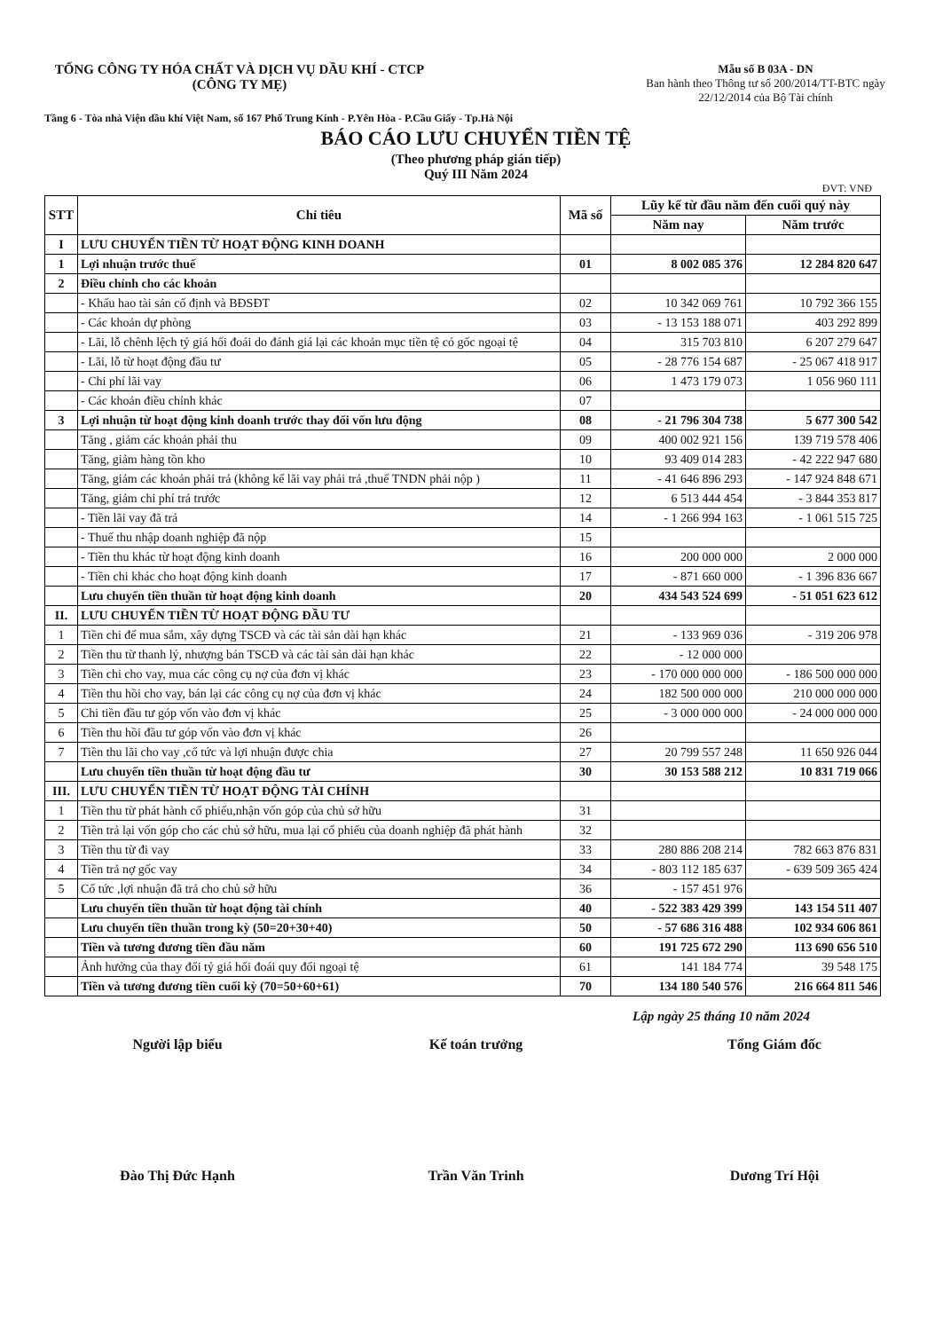TỔNG CÔNG TY HÓA CHẤT VÀ DỊCH VỤ DẦU KHÍ - CTCP
(CÔNG TY MẸ)
Mẫu số B 03A - DN
Ban hành theo Thông tư số 200/2014/TT-BTC ngày 22/12/2014 của Bộ Tài chính
Tầng 6 - Tòa nhà Viện dầu khí Việt Nam, số 167 Phố Trung Kính - P.Yên Hòa - P.Cầu Giấy - Tp.Hà Nội
BÁO CÁO LƯU CHUYỂN TIỀN TỆ
(Theo phương pháp gián tiếp)
Quý III Năm 2024
ĐVT: VNĐ
| STT | Chỉ tiêu | Mã số | Lũy kế từ đầu năm đến cuối quý này | |
| --- | --- | --- | --- | --- |
| | | | Năm nay | Năm trước |
| I | LƯU CHUYỂN TIỀN TỪ HOẠT ĐỘNG KINH DOANH | | | |
| 1 | Lợi nhuận trước thuế | 01 | 8 002 085 376 | 12 284 820 647 |
| 2 | Điều chỉnh cho các khoản | | | |
| | - Khấu hao tài sản cố định và BĐSĐT | 02 | 10 342 069 761 | 10 792 366 155 |
| | - Các khoản dự phòng | 03 | - 13 153 188 071 | 403 292 899 |
| | - Lãi, lỗ chênh lệch tỷ giá hối đoái do đánh giá lại các khoản mục tiền tệ có gốc ngoại tệ | 04 | 315 703 810 | 6 207 279 647 |
| | - Lãi, lỗ từ hoạt động đầu tư | 05 | - 28 776 154 687 | - 25 067 418 917 |
| | - Chi phí lãi vay | 06 | 1 473 179 073 | 1 056 960 111 |
| | - Các khoản điều chỉnh khác | 07 | | |
| 3 | Lợi nhuận từ hoạt động kinh doanh trước thay đổi vốn lưu động | 08 | - 21 796 304 738 | 5 677 300 542 |
| | Tăng , giảm các khoản phải thu | 09 | 400 002 921 156 | 139 719 578 406 |
| | Tăng, giảm hàng tồn kho | 10 | 93 409 014 283 | - 42 222 947 680 |
| | Tăng, giảm các khoản phải trả (không kể lãi vay phải trả ,thuế TNDN phải nộp ) | 11 | - 41 646 896 293 | - 147 924 848 671 |
| | Tăng, giảm chi phí trả trước | 12 | 6 513 444 454 | - 3 844 353 817 |
| | - Tiền lãi vay đã trả | 14 | - 1 266 994 163 | - 1 061 515 725 |
| | - Thuế thu nhập doanh nghiệp đã nộp | 15 | | |
| | - Tiền thu khác từ hoạt động kinh doanh | 16 | 200 000 000 | 2 000 000 |
| | - Tiền chi khác cho hoạt động kinh doanh | 17 | - 871 660 000 | - 1 396 836 667 |
| | Lưu chuyển tiền thuần từ hoạt động kinh doanh | 20 | 434 543 524 699 | - 51 051 623 612 |
| II. | LƯU CHUYỂN TIỀN TỪ HOẠT ĐỘNG ĐẦU TƯ | | | |
| 1 | Tiền chi để mua sắm, xây dựng TSCĐ và các tài sản dài hạn khác | 21 | - 133 969 036 | - 319 206 978 |
| 2 | Tiền thu từ thanh lý, nhượng bán TSCĐ và các tài sản dài hạn khác | 22 | - 12 000 000 | |
| 3 | Tiền chi cho vay, mua các công cụ nợ của đơn vị khác | 23 | - 170 000 000 000 | - 186 500 000 000 |
| 4 | Tiền thu hồi cho vay, bán lại các công cụ nợ của đơn vị khác | 24 | 182 500 000 000 | 210 000 000 000 |
| 5 | Chi tiền đầu tư góp vốn vào đơn vị khác | 25 | - 3 000 000 000 | - 24 000 000 000 |
| 6 | Tiền thu hồi đầu tư góp vốn vào đơn vị khác | 26 | | |
| 7 | Tiền thu lãi cho vay ,cổ tức và lợi nhuận được chia | 27 | 20 799 557 248 | 11 650 926 044 |
| | Lưu chuyển tiền thuần từ hoạt động đầu tư | 30 | 30 153 588 212 | 10 831 719 066 |
| III. | LƯU CHUYỂN TIỀN TỪ HOẠT ĐỘNG TÀI CHÍNH | | | |
| 1 | Tiền thu từ phát hành cổ phiếu,nhận vốn góp của chủ sở hữu | 31 | | |
| 2 | Tiền trả lại vốn góp cho các chủ sở hữu, mua lại cổ phiếu của doanh nghiệp đã phát hành | 32 | | |
| 3 | Tiền thu từ đi vay | 33 | 280 886 208 214 | 782 663 876 831 |
| 4 | Tiền trả nợ gốc vay | 34 | - 803 112 185 637 | - 639 509 365 424 |
| 5 | Cổ tức ,lợi nhuận đã trả cho chủ sở hữu | 36 | - 157 451 976 | |
| | Lưu chuyển tiền thuần từ hoạt động tài chính | 40 | - 522 383 429 399 | 143 154 511 407 |
| | Lưu chuyển tiền thuần trong kỳ (50=20+30+40) | 50 | - 57 686 316 488 | 102 934 606 861 |
| | Tiền và tương đương tiền đầu năm | 60 | 191 725 672 290 | 113 690 656 510 |
| | Ảnh hưởng của thay đổi tỷ giá hối đoái quy đổi ngoại tệ | 61 | 141 184 774 | 39 548 175 |
| | Tiền và tương đương tiền cuối kỳ (70=50+60+61) | 70 | 134 180 540 576 | 216 664 811 546 |
Lập ngày 25 tháng 10 năm 2024
Người lập biểu
Đào Thị Đức Hạnh
Kế toán trưởng
Trần Văn Trinh
Tổng Giám đốc
Dương Trí Hội